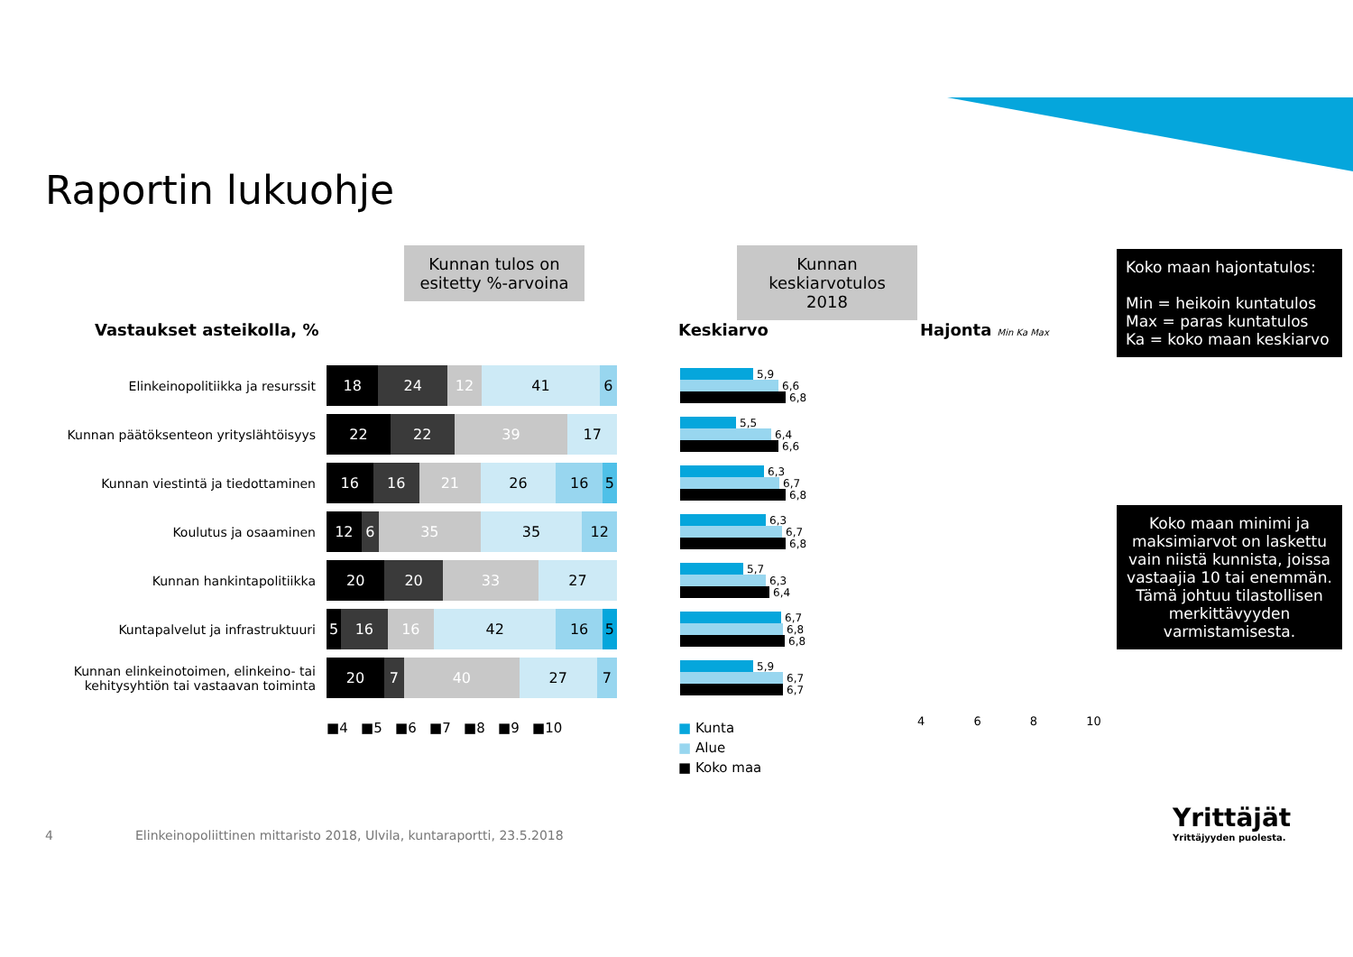Raportin lukuohje
Kunnan tulos on esitetty %-arvoina
Kunnan keskiarvotulos 2018
Koko maan hajontatulos:
Min = heikoin kuntatulos
Max = paras kuntatulos
Ka = koko maan keskiarvo
Koko maan minimi ja maksimiarvot on laskettu vain niistä kunnista, joissa vastaajia 10 tai enemmän. Tämä johtuu tilastollisen merkittävyyden varmistamisesta.
Vastaukset asteikolla, % Keskiarvo Hajonta Min Ka Max
Elinkeinopolitiikka ja resurssit
18 24 12 41 6
5,9
6,6
6,8
Kunnan päätöksenteon yrityslähtöisyys
22 22 39 17
5,5
6,4
6,6
Kunnan viestintä ja tiedottaminen
16 16 21 26 16 5
6,3
6,7
6,8
Koulutus ja osaaminen
12 6 35 35 12
6,3
6,7
6,8
Kunnan hankintapolitiikka
20 20 33 27
5,7
6,3
6,4
Kuntapalvelut ja infrastruktuuri
5 16 16 42 16 5
6,7
6,8
6,8
Kunnan elinkeinotoimen, elinkeino- tai kehitysyhtiön tai vastaavan toiminta
20 7 40 27 7
5,9
6,7
6,7
■4 ■5 ■6 ■7 ■8 ■9 ■10
■ Kunta
■ Alue
■ Koko maa
4 6 8 10
4
Elinkeinopoliittinen mittaristo 2018, Ulvila, kuntaraportti, 23.5.2018
Yrittäjät
Yrittäjyyden puolesta.